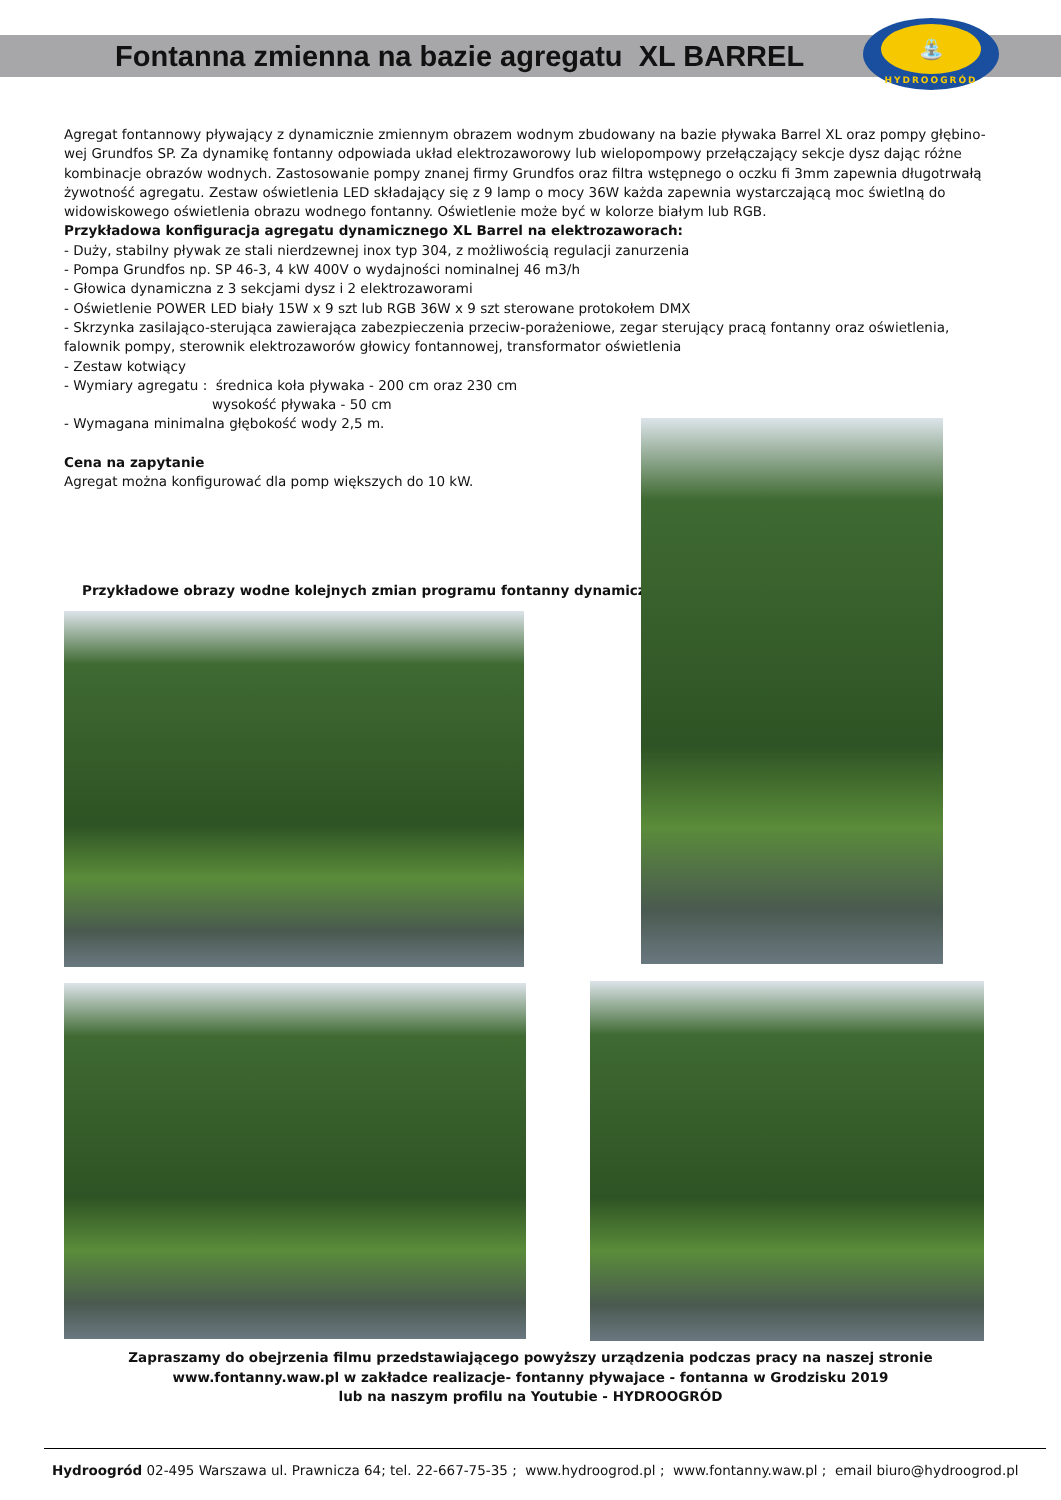Fontanna zmienna na bazie agregatu XL BARREL
⛲
HYDROOGRÓD
Agregat fontannowy pływający z dynamicznie zmiennym obrazem wodnym zbudowany na bazie pływaka Barrel XL oraz pompy głębino-wej Grundfos SP. Za dynamikę fontanny odpowiada układ elektrozaworowy lub wielopompowy przełączający sekcje dysz dając różne kombinacje obrazów wodnych. Zastosowanie pompy znanej firmy Grundfos oraz filtra wstępnego o oczku fi 3mm zapewnia długotrwałą żywotność agregatu. Zestaw oświetlenia LED składający się z 9 lamp o mocy 36W każda zapewnia wystarczającą moc świetlną do widowiskowego oświetlenia obrazu wodnego fontanny. Oświetlenie może być w kolorze białym lub RGB.
Przykładowa konfiguracja agregatu dynamicznego XL Barrel na elektrozaworach:
- Duży, stabilny pływak ze stali nierdzewnej inox typ 304, z możliwością regulacji zanurzenia
- Pompa Grundfos np. SP 46-3, 4 kW 400V o wydajności nominalnej 46 m3/h
- Głowica dynamiczna z 3 sekcjami dysz i 2 elektrozaworami
- Oświetlenie POWER LED biały 15W x 9 szt lub RGB 36W x 9 szt sterowane protokołem DMX
- Skrzynka zasilająco-sterująca zawierająca zabezpieczenia przeciw-porażeniowe, zegar sterujący pracą fontanny oraz oświetlenia, falownik pompy, sterownik elektrozaworów głowicy fontannowej, transformator oświetlenia
- Zestaw kotwiący
- Wymiary agregatu : średnica koła pływaka - 200 cm oraz 230 cm
wysokość pływaka - 50 cm
- Wymagana minimalna głębokość wody 2,5 m.
Cena na zapytanie
Agregat można konfigurować dla pomp większych do 10 kW.
Przykładowe obrazy wodne kolejnych zmian programu fontanny dynamicznej
Zapraszamy do obejrzenia filmu przedstawiającego powyższy urządzenia podczas pracy na naszej stronie
www.fontanny.waw.pl w zakładce realizacje- fontanny pływajace - fontanna w Grodzisku 2019
lub na naszym profilu na Youtubie - HYDROOGRÓD
Hydroogród 02-495 Warszawa ul. Prawnicza 64; tel. 22-667-75-35 ; www.hydroogrod.pl ; www.fontanny.waw.pl ; email biuro@hydroogrod.pl